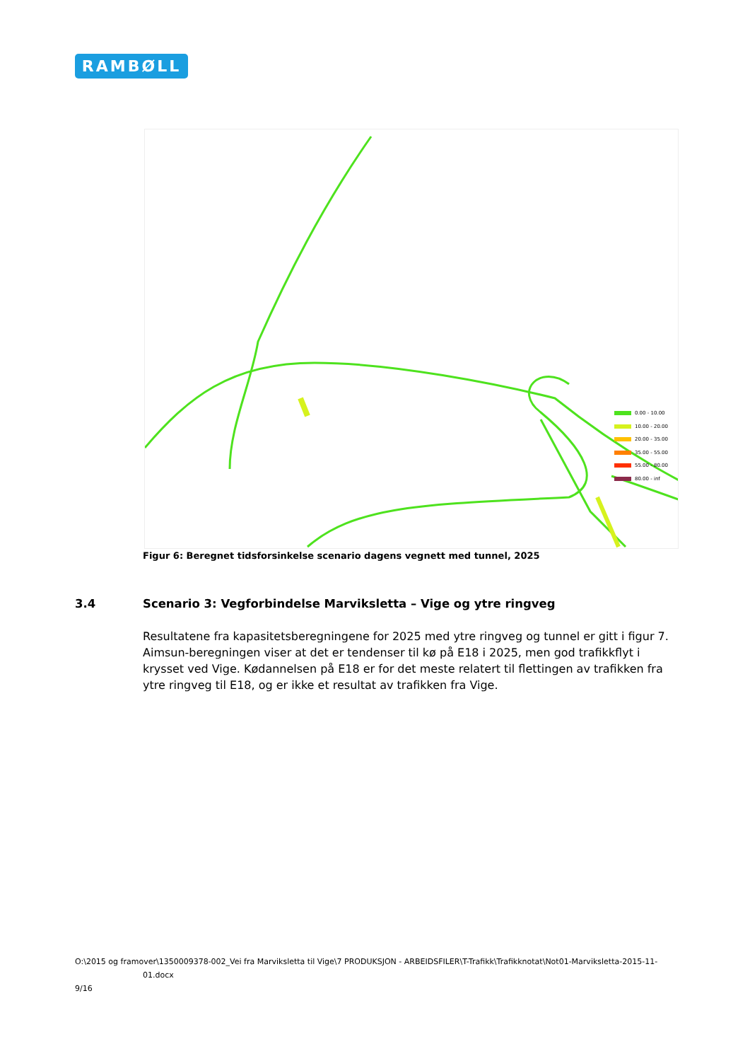RAMBØLL
0.00 - 10.00
10.00 - 20.00
20.00 - 35.00
35.00 - 55.00
55.00 - 80.00
80.00 - inf
Figur 6: Beregnet tidsforsinkelse scenario dagens vegnett med tunnel, 2025
3.4 Scenario 3: Vegforbindelse Marviksletta – Vige og ytre ringveg
Resultatene fra kapasitetsberegningene for 2025 med ytre ringveg og tunnel er gitt i figur 7. Aimsun-beregningen viser at det er tendenser til kø på E18 i 2025, men god trafikkflyt i krysset ved Vige. Kødannelsen på E18 er for det meste relatert til flettingen av trafikken fra ytre ringveg til E18, og er ikke et resultat av trafikken fra Vige.
O:\2015 og framover\1350009378-002_Vei fra Marviksletta til Vige\7 PRODUKSJON - ARBEIDSFILER\T-Trafikk\Trafikknotat\Not01-Marviksletta-2015-11-
01.docx
9/16